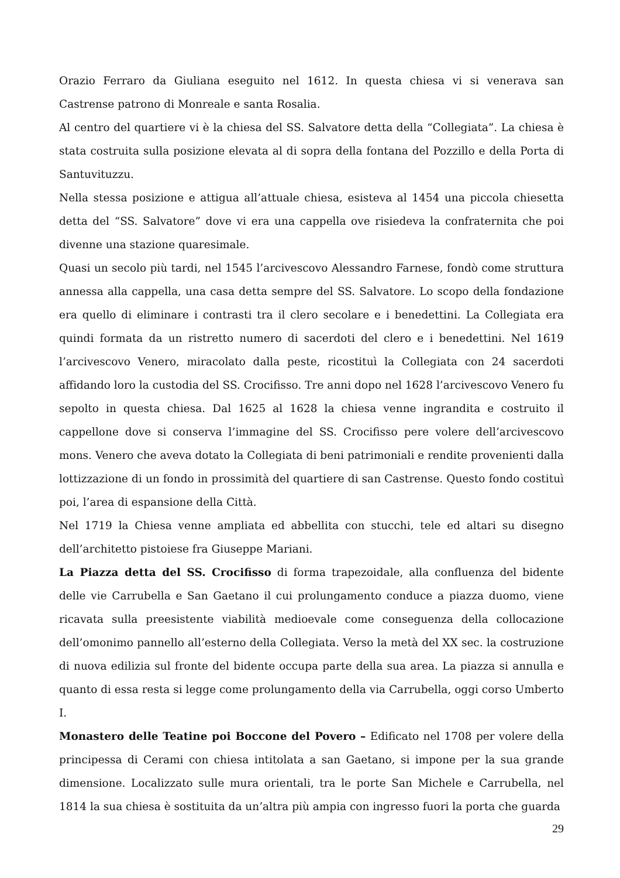Orazio Ferraro da Giuliana eseguito nel 1612. In questa chiesa vi si venerava san Castrense patrono di Monreale e santa Rosalia.
Al centro del quartiere vi è la chiesa del SS. Salvatore detta della “Collegiata”. La chiesa è stata costruita sulla posizione elevata al di sopra della fontana del Pozzillo e della Porta di Santuvituzzu.
Nella stessa posizione e attigua all’attuale chiesa, esisteva al 1454 una piccola chiesetta detta del “SS. Salvatore” dove vi era una cappella ove risiedeva la confraternita che poi divenne una stazione quaresimale.
Quasi un secolo più tardi, nel 1545 l’arcivescovo Alessandro Farnese, fondò come struttura annessa alla cappella, una casa detta sempre del SS. Salvatore. Lo scopo della fondazione era quello di eliminare i contrasti tra il clero secolare e i benedettini. La Collegiata era quindi formata da un ristretto numero di sacerdoti del clero e i benedettini. Nel 1619 l’arcivescovo Venero, miracolato dalla peste, ricostituì la Collegiata con 24 sacerdoti affidando loro la custodia del SS. Crocifisso. Tre anni dopo nel 1628 l’arcivescovo Venero fu sepolto in questa chiesa. Dal 1625 al 1628 la chiesa venne ingrandita e costruito il cappellone dove si conserva l’immagine del SS. Crocifisso pere volere dell’arcivescovo mons. Venero che aveva dotato la Collegiata di beni patrimoniali e rendite provenienti dalla lottizzazione di un fondo in prossimità del quartiere di san Castrense. Questo fondo costituì poi, l’area di espansione della Città.
Nel 1719 la Chiesa venne ampliata ed abbellita con stucchi, tele ed altari su disegno dell’architetto pistoiese fra Giuseppe Mariani.
La Piazza detta del SS. Crocifisso di forma trapezoidale, alla confluenza del bidente delle vie Carrubella e San Gaetano il cui prolungamento conduce a piazza duomo, viene ricavata sulla preesistente viabilità medioevale come conseguenza della collocazione dell’omonimo pannello all’esterno della Collegiata. Verso la metà del XX sec. la costruzione di nuova edilizia sul fronte del bidente occupa parte della sua area. La piazza si annulla e quanto di essa resta si legge come prolungamento della via Carrubella, oggi corso Umberto I.
Monastero delle Teatine poi Boccone del Povero – Edificato nel 1708 per volere della principessa di Cerami con chiesa intitolata a san Gaetano, si impone per la sua grande dimensione. Localizzato sulle mura orientali, tra le porte San Michele e Carrubella, nel 1814 la sua chiesa è sostituita da un’altra più ampia con ingresso fuori la porta che guarda
29